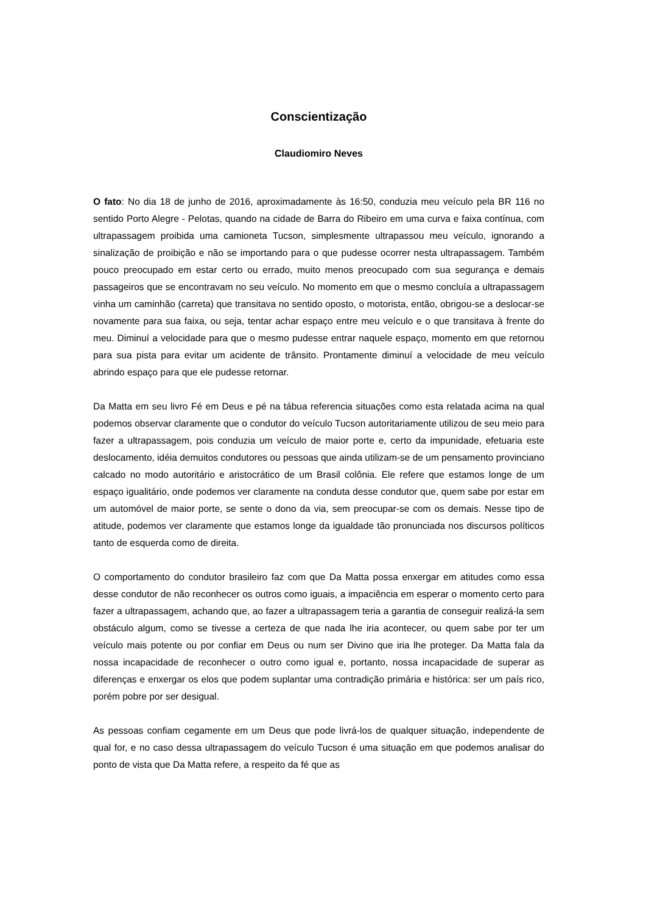Conscientização
Claudiomiro Neves
O fato: No dia 18 de junho de 2016, aproximadamente às 16:50, conduzia meu veículo pela BR 116 no sentido Porto Alegre - Pelotas, quando na cidade de Barra do Ribeiro em uma curva e faixa contínua, com ultrapassagem proibida uma camioneta Tucson, simplesmente ultrapassou meu veículo, ignorando a sinalização de proibição e não se importando para o que pudesse ocorrer nesta ultrapassagem. Também pouco preocupado em estar certo ou errado, muito menos preocupado com sua segurança e demais passageiros que se encontravam no seu veículo. No momento em que o mesmo concluía a ultrapassagem vinha um caminhão (carreta) que transitava no sentido oposto, o motorista, então, obrigou-se a deslocar-se novamente para sua faixa, ou seja, tentar achar espaço entre meu veículo e o que transitava à frente do meu. Diminuí a velocidade para que o mesmo pudesse entrar naquele espaço, momento em que retornou para sua pista para evitar um acidente de trânsito. Prontamente diminuí a velocidade de meu veículo abrindo espaço para que ele pudesse retornar.
Da Matta em seu livro Fé em Deus e pé na tábua referencia situações como esta relatada acima na qual podemos observar claramente que o condutor do veículo Tucson autoritariamente utilizou de seu meio para fazer a ultrapassagem, pois conduzia um veículo de maior porte e, certo da impunidade, efetuaria este deslocamento, idéia demuitos condutores ou pessoas que ainda utilizam-se de um pensamento provinciano calcado no modo autoritário e aristocrático de um Brasil colônia. Ele refere que estamos longe de um espaço igualitário, onde podemos ver claramente na conduta desse condutor que, quem sabe por estar em um automóvel de maior porte, se sente o dono da via, sem preocupar-se com os demais. Nesse tipo de atitude, podemos ver claramente que estamos longe da igualdade tão pronunciada nos discursos políticos tanto de esquerda como de direita.
O comportamento do condutor brasileiro faz com que Da Matta possa enxergar em atitudes como essa desse condutor de não reconhecer os outros como iguais, a impaciência em esperar o momento certo para fazer a ultrapassagem, achando que, ao fazer a ultrapassagem teria a garantia de conseguir realizá-la sem obstáculo algum, como se tivesse a certeza de que nada lhe iria acontecer, ou quem sabe por ter um veículo mais potente ou por confiar em Deus ou num ser Divino que iria lhe proteger. Da Matta fala da nossa incapacidade de reconhecer o outro como igual e, portanto, nossa incapacidade de superar as diferenças e enxergar os elos que podem suplantar uma contradição primária e histórica: ser um país rico, porém pobre por ser desigual.
As pessoas confiam cegamente em um Deus que pode livrá-los de qualquer situação, independente de qual for, e no caso dessa ultrapassagem do veículo Tucson é uma situação em que podemos analisar do ponto de vista que Da Matta refere, a respeito da fé que as